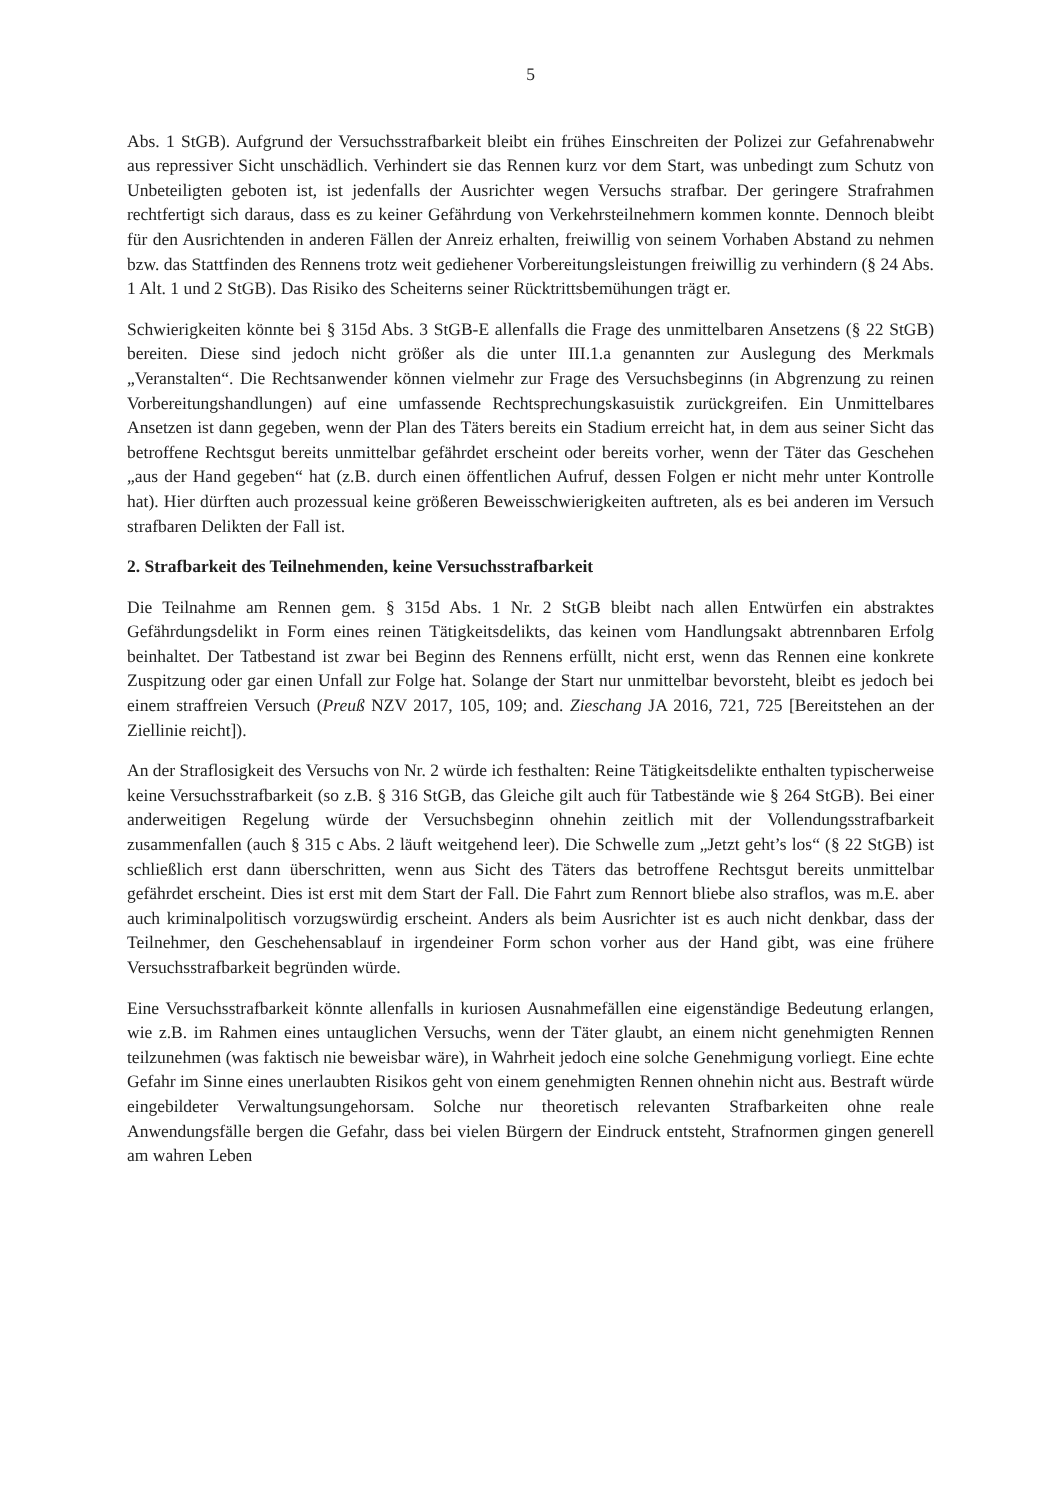5
Abs. 1 StGB). Aufgrund der Versuchsstrafbarkeit bleibt ein frühes Einschreiten der Polizei zur Gefahrenabwehr aus repressiver Sicht unschädlich. Verhindert sie das Rennen kurz vor dem Start, was unbedingt zum Schutz von Unbeteiligten geboten ist, ist jedenfalls der Ausrichter wegen Versuchs strafbar. Der geringere Strafrahmen rechtfertigt sich daraus, dass es zu keiner Gefährdung von Verkehrsteilnehmern kommen konnte. Dennoch bleibt für den Ausrichtenden in anderen Fällen der Anreiz erhalten, freiwillig von seinem Vorhaben Abstand zu nehmen bzw. das Stattfinden des Rennens trotz weit gediehener Vorbereitungsleistungen freiwillig zu verhindern (§ 24 Abs. 1 Alt. 1 und 2 StGB). Das Risiko des Scheiterns seiner Rücktrittsbemühungen trägt er.
Schwierigkeiten könnte bei § 315d Abs. 3 StGB-E allenfalls die Frage des unmittelbaren Ansetzens (§ 22 StGB) bereiten. Diese sind jedoch nicht größer als die unter III.1.a genannten zur Auslegung des Merkmals „Veranstalten“. Die Rechtsanwender können vielmehr zur Frage des Versuchsbeginns (in Abgrenzung zu reinen Vorbereitungshandlungen) auf eine umfassende Rechtsprechungskasuistik zurückgreifen. Ein Unmittelbares Ansetzen ist dann gegeben, wenn der Plan des Täters bereits ein Stadium erreicht hat, in dem aus seiner Sicht das betroffene Rechtsgut bereits unmittelbar gefährdet erscheint oder bereits vorher, wenn der Täter das Geschehen „aus der Hand gegeben“ hat (z.B. durch einen öffentlichen Aufruf, dessen Folgen er nicht mehr unter Kontrolle hat). Hier dürften auch prozessual keine größeren Beweisschwierigkeiten auftreten, als es bei anderen im Versuch strafbaren Delikten der Fall ist.
2. Strafbarkeit des Teilnehmenden, keine Versuchsstrafbarkeit
Die Teilnahme am Rennen gem. § 315d Abs. 1 Nr. 2 StGB bleibt nach allen Entwürfen ein abstraktes Gefährdungsdelikt in Form eines reinen Tätigkeitsdelikts, das keinen vom Handlungsakt abtrennbaren Erfolg beinhaltet. Der Tatbestand ist zwar bei Beginn des Rennens erfüllt, nicht erst, wenn das Rennen eine konkrete Zuspitzung oder gar einen Unfall zur Folge hat. Solange der Start nur unmittelbar bevorsteht, bleibt es jedoch bei einem straffreien Versuch (Preuß NZV 2017, 105, 109; and. Zieschang JA 2016, 721, 725 [Bereitstehen an der Ziellinie reicht]).
An der Straflosigkeit des Versuchs von Nr. 2 würde ich festhalten: Reine Tätigkeitsdelikte enthalten typischerweise keine Versuchsstrafbarkeit (so z.B. § 316 StGB, das Gleiche gilt auch für Tatbestände wie § 264 StGB). Bei einer anderweitigen Regelung würde der Versuchsbeginn ohnehin zeitlich mit der Vollendungsstrafbarkeit zusammenfallen (auch § 315 c Abs. 2 läuft weitgehend leer). Die Schwelle zum „Jetzt geht’s los“ (§ 22 StGB) ist schließlich erst dann überschritten, wenn aus Sicht des Täters das betroffene Rechtsgut bereits unmittelbar gefährdet erscheint. Dies ist erst mit dem Start der Fall. Die Fahrt zum Rennort bliebe also straflos, was m.E. aber auch kriminalpolitisch vorzugswürdig erscheint. Anders als beim Ausrichter ist es auch nicht denkbar, dass der Teilnehmer, den Geschehensablauf in irgendeiner Form schon vorher aus der Hand gibt, was eine frühere Versuchsstrafbarkeit begründen würde.
Eine Versuchsstrafbarkeit könnte allenfalls in kuriosen Ausnahmefällen eine eigenständige Bedeutung erlangen, wie z.B. im Rahmen eines untauglichen Versuchs, wenn der Täter glaubt, an einem nicht genehmigten Rennen teilzunehmen (was faktisch nie beweisbar wäre), in Wahrheit jedoch eine solche Genehmigung vorliegt. Eine echte Gefahr im Sinne eines unerlaubten Risikos geht von einem genehmigten Rennen ohnehin nicht aus. Bestraft würde eingebildeter Verwaltungsungehorsam. Solche nur theoretisch relevanten Strafbarkeiten ohne reale Anwendungsfälle bergen die Gefahr, dass bei vielen Bürgern der Eindruck entsteht, Strafnormen gingen generell am wahren Leben